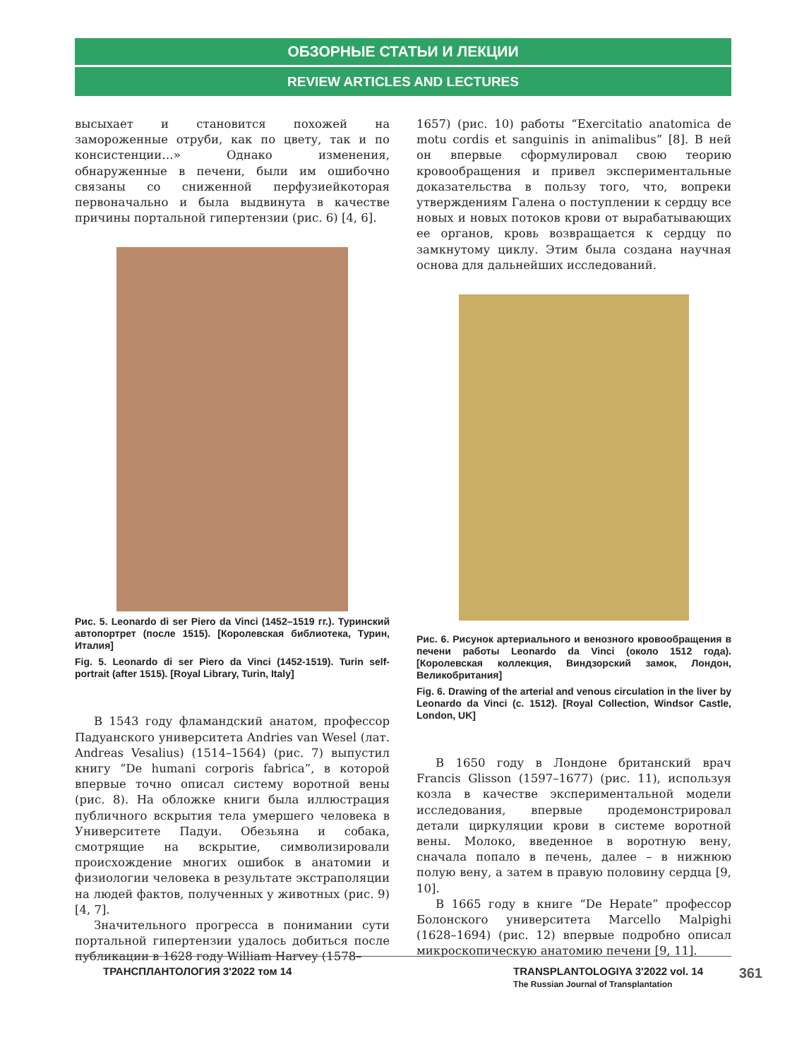ОБЗОРНЫЕ СТАТЬИ И ЛЕКЦИИ
REVIEW ARTICLES AND LECTURES
высыхает и становится похожей на замороженные отруби, как по цвету, так и по консистенции…» Однако изменения, обнаруженные в печени, были им ошибочно связаны со сниженной перфузиейкоторая первоначально и была выдвинута в качестве причины портальной гипертензии (рис. 6) [4, 6].
Рис. 5. Leonardo di ser Piero da Vinci (1452–1519 гг.). Туринский автопортрет (после 1515). [Королевская библиотека, Турин, Италия]
Fig. 5. Leonardo di ser Piero da Vinci (1452-1519). Turin self-portrait (after 1515). [Royal Library, Turin, Italy]
В 1543 году фламандский анатом, профессор Падуанского университета Andries van Wesel (лат. Andreas Vesalius) (1514–1564) (рис. 7) выпустил книгу “De humani corporis fabrica”, в которой впервые точно описал систему воротной вены (рис. 8). На обложке книги была иллюстрация публичного вскрытия тела умершего человека в Университете Падуи. Обезьяна и собака, смотрящие на вскрытие, символизировали происхождение многих ошибок в анатомии и физиологии человека в результате экстраполяции на людей фактов, полученных у животных (рис. 9) [4, 7].
Значительного прогресса в понимании сути портальной гипертензии удалось добиться после публикации в 1628 году William Harvey (1578–
1657) (рис. 10) работы “Exercitatio anatomica de motu cordis et sanguinis in animalibus” [8]. В ней он впервые сформулировал свою теорию кровообращения и привел экспериментальные доказательства в пользу того, что, вопреки утверждениям Галена о поступлении к сердцу все новых и новых потоков крови от вырабатывающих ее органов, кровь возвращается к сердцу по замкнутому циклу. Этим была создана научная основа для дальнейших исследований.
Рис. 6. Рисунок артериального и венозного кровообращения в печени работы Leonardo da Vinci (около 1512 года). [Королевская коллекция, Виндзорский замок, Лондон, Великобритания]
Fig. 6. Drawing of the arterial and venous circulation in the liver by Leonardo da Vinci (c. 1512). [Royal Collection, Windsor Castle, London, UK]
В 1650 году в Лондоне британский врач Francis Glisson (1597–1677) (рис. 11), используя козла в качестве экспериментальной модели исследования, впервые продемонстрировал детали циркуляции крови в системе воротной вены. Молоко, введенное в воротную вену, сначала попало в печень, далее – в нижнюю полую вену, а затем в правую половину сердца [9, 10].
В 1665 году в книге “De Hepate” профессор Болонского университета Marcello Malpighi (1628–1694) (рис. 12) впервые подробно описал микроскопическую анатомию печени [9, 11].
ТРАНСПЛАНТОЛОГИЯ 3'2022 том 14 TRANSPLANTOLOGIYA 3'2022 vol. 14
The Russian Journal of Transplantation
361